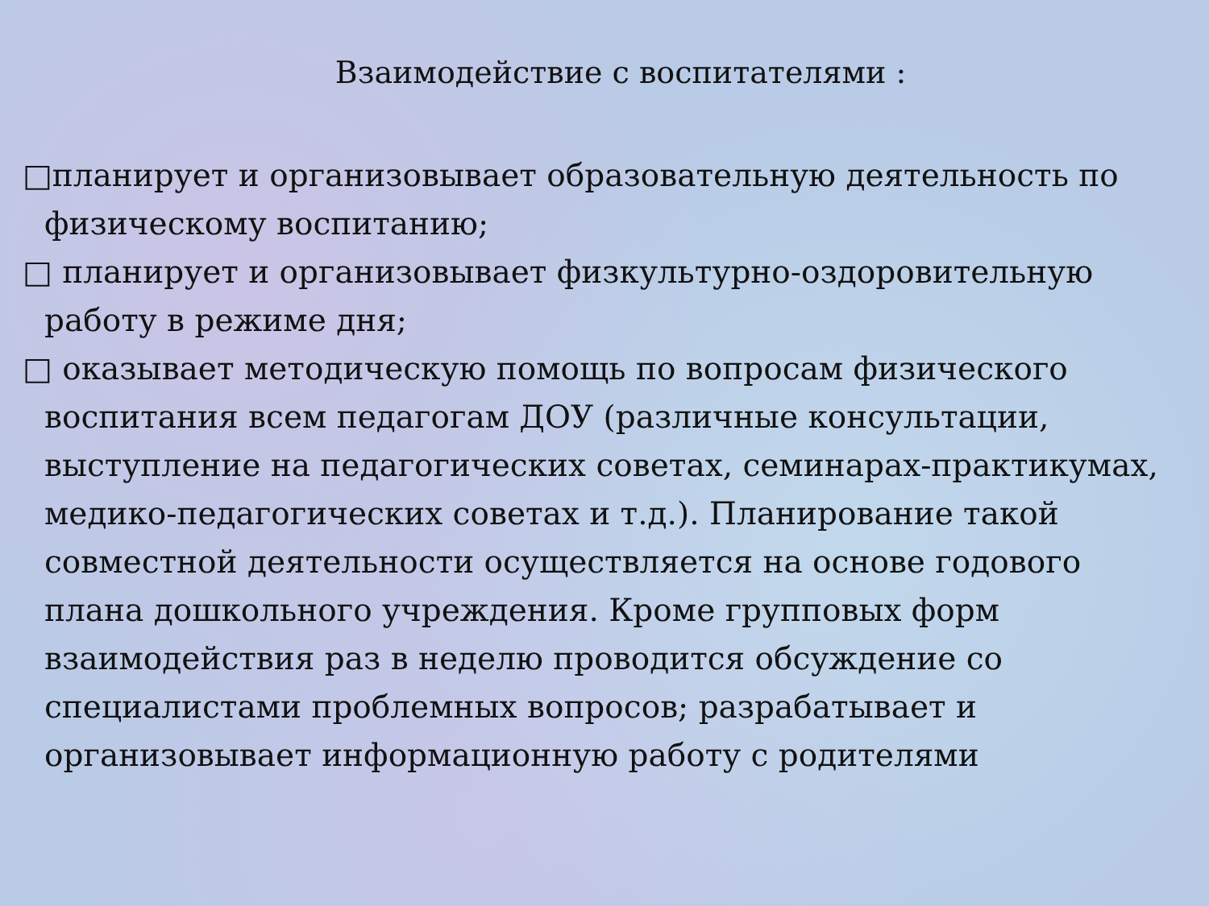Взаимодействие с воспитателями :
□планирует и организовывает образовательную деятельность по физическому воспитанию;
□ планирует и организовывает физкультурно-оздоровительную работу в режиме дня;
□ оказывает методическую помощь по вопросам физического воспитания всем педагогам ДОУ (различные консультации, выступление на педагогических советах, семинарах-практикумах, медико-педагогических советах и т.д.). Планирование такой совместной деятельности осуществляется на основе годового плана дошкольного учреждения. Кроме групповых форм взаимодействия раз в неделю проводится обсуждение со специалистами проблемных вопросов; разрабатывает и организовывает информационную работу с родителями